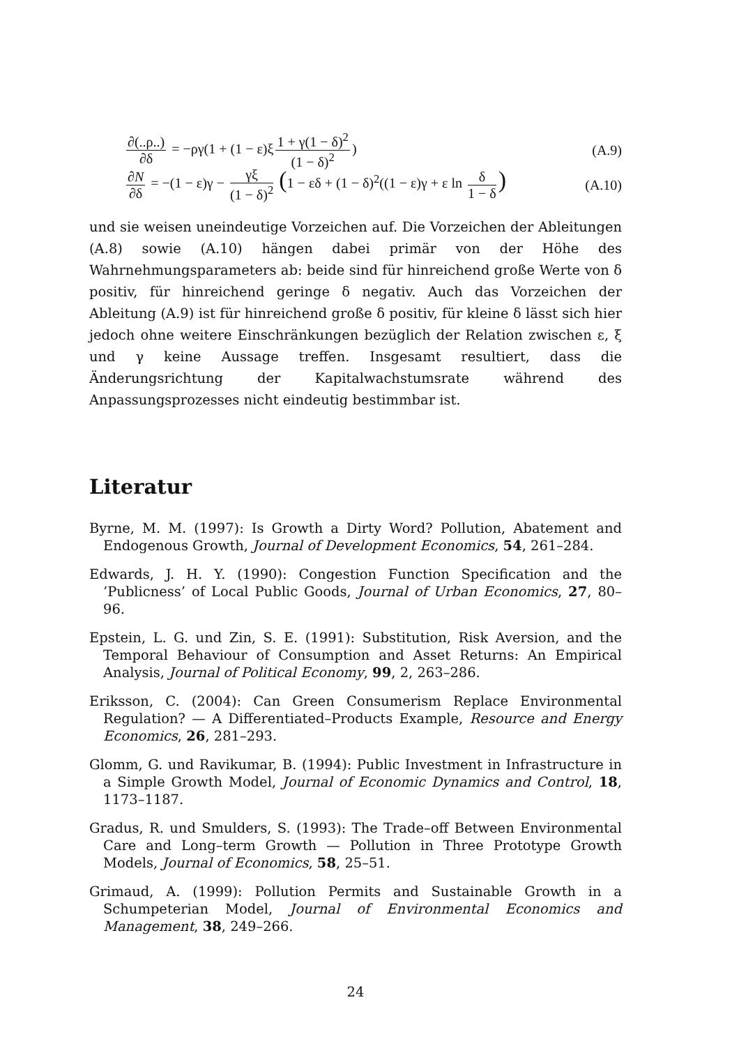∂(..ρ..) ∂δ = −ργ(1 + (1 − ε)ξ 1 + γ(1 − δ)<sup>2</sup> (1 − δ)<sup>2</sup>)
(A.9)
∂N ∂δ = −(1 − ε)γ − γξ (1 − δ)<sup>2</sup> (1 − εδ + (1 − δ)<sup>2</sup>((1 − ε)γ + ε ln δ 1 − δ)
(A.10)
und sie weisen uneindeutige Vorzeichen auf. Die Vorzeichen der Ableitungen (A.8) sowie (A.10) hängen dabei primär von der Höhe des Wahrnehmungsparameters ab: beide sind für hinreichend große Werte von δ positiv, für hinreichend geringe δ negativ. Auch das Vorzeichen der Ableitung (A.9) ist für hinreichend große δ positiv, für kleine δ lässt sich hier jedoch ohne weitere Einschränkungen bezüglich der Relation zwischen ε, ξ und γ keine Aussage treffen. Insgesamt resultiert, dass die Änderungsrichtung der Kapitalwachstumsrate während des Anpassungsprozesses nicht eindeutig bestimmbar ist.
Literatur
Byrne, M. M. (1997): Is Growth a Dirty Word? Pollution, Abatement and Endogenous Growth, Journal of Development Economics, 54, 261–284.
Edwards, J. H. Y. (1990): Congestion Function Specification and the ’Publicness’ of Local Public Goods, Journal of Urban Economics, 27, 80–96.
Epstein, L. G. und Zin, S. E. (1991): Substitution, Risk Aversion, and the Temporal Behaviour of Consumption and Asset Returns: An Empirical Analysis, Journal of Political Economy, 99, 2, 263–286.
Eriksson, C. (2004): Can Green Consumerism Replace Environmental Regulation? — A Differentiated–Products Example, Resource and Energy Economics, 26, 281–293.
Glomm, G. und Ravikumar, B. (1994): Public Investment in Infrastructure in a Simple Growth Model, Journal of Economic Dynamics and Control, 18, 1173–1187.
Gradus, R. und Smulders, S. (1993): The Trade–off Between Environmental Care and Long–term Growth — Pollution in Three Prototype Growth Models, Journal of Economics, 58, 25–51.
Grimaud, A. (1999): Pollution Permits and Sustainable Growth in a Schumpeterian Model, Journal of Environmental Economics and Management, 38, 249–266.
24